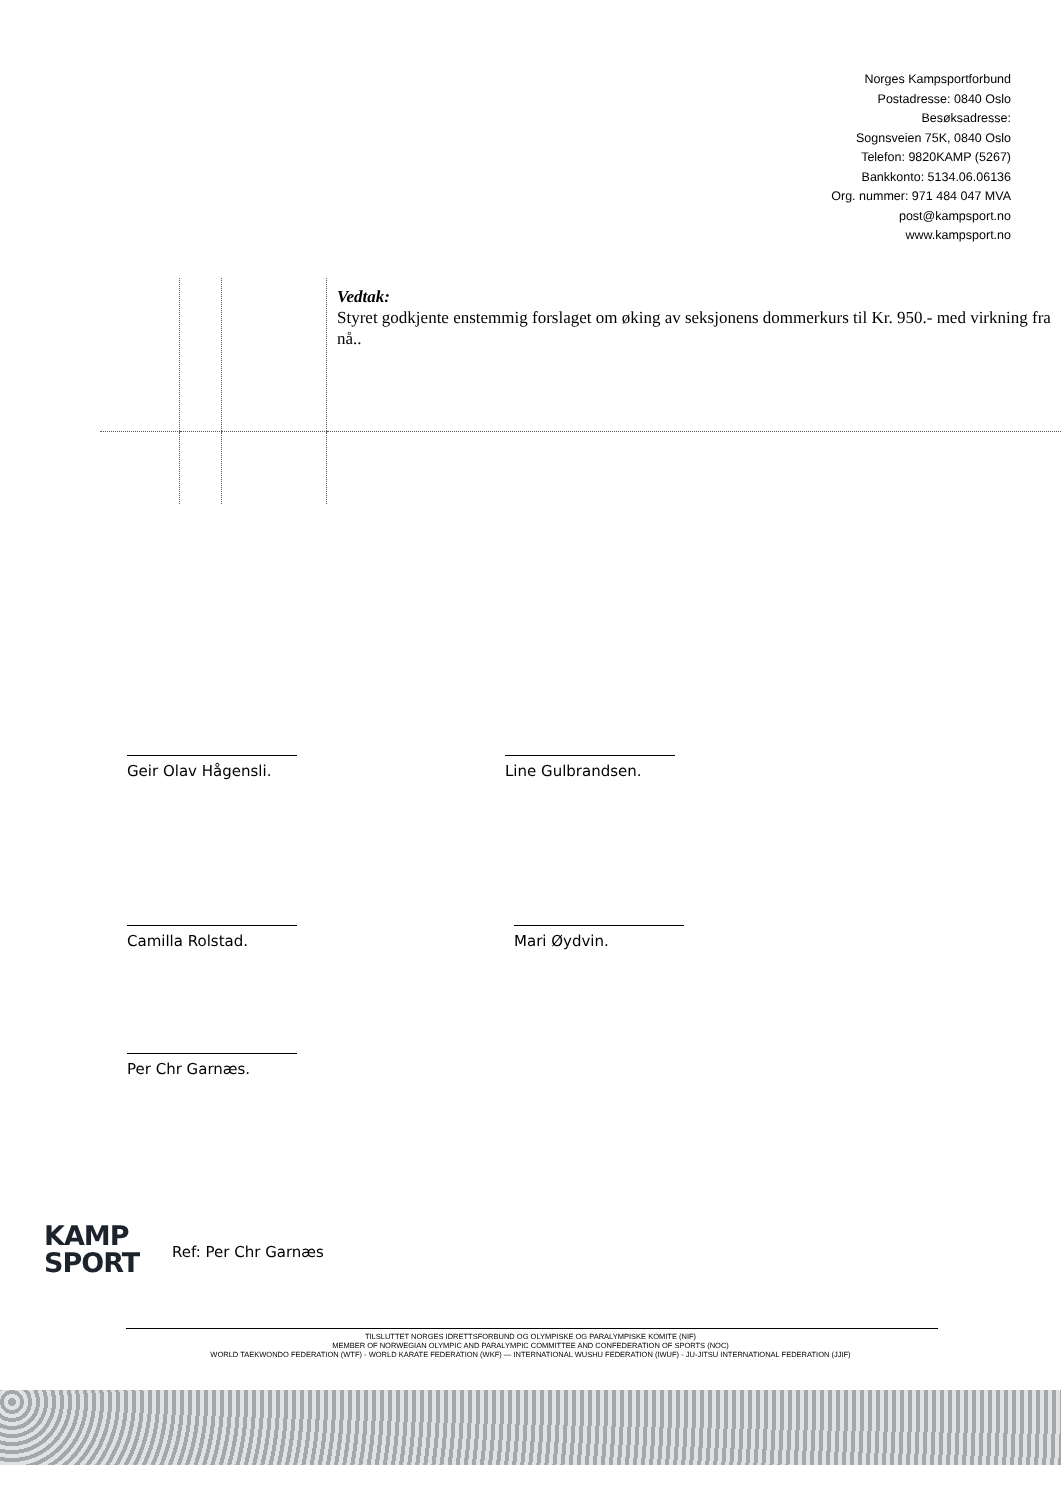Norges Kampsportforbund
Postadresse: 0840 Oslo
Besøksadresse:
Sognsveien 75K, 0840 Oslo
Telefon: 9820KAMP (5267)
Bankkonto: 5134.06.06136
Org. nummer: 971 484 047 MVA
post@kampsport.no
www.kampsport.no
| | | | Vedtak: Styret godkjente enstemmig forslaget om øking av seksjonens dommerkurs til Kr. 950.- med virkning fra nå.. |
Geir Olav Hågensli. Line Gulbrandsen.
Camilla Rolstad. Mari Øydvin.
Per Chr Garnæs.
KAMP
SPORT
Ref: Per Chr Garnæs
TILSLUTTET NORGES IDRETTSFORBUND OG OLYMPISKE OG PARALYMPISKE KOMITE (NIF)
MEMBER OF NORWEGIAN OLYMPIC AND PARALYMPIC COMMITTEE AND CONFEDERATION OF SPORTS (NOC)
WORLD TAEKWONDO FEDERATION (WTF) - WORLD KARATE FEDERATION (WKF) — INTERNATIONAL WUSHU FEDERATION (IWUF) - JU-JITSU INTERNATIONAL FEDERATION (JJIF)